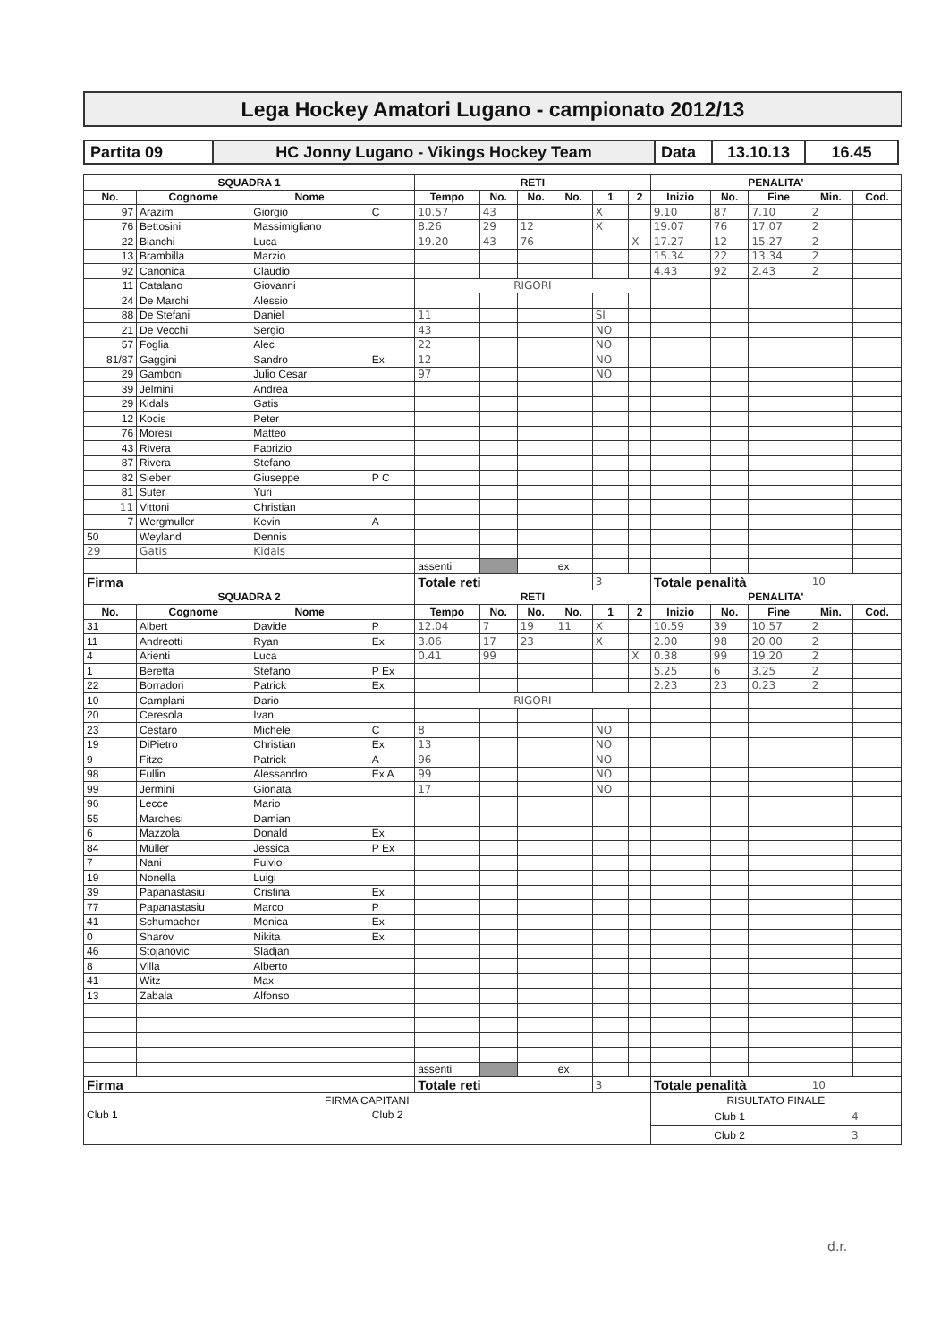Lega Hockey Amatori Lugano - campionato 2012/13
| Partita 09 | HC Jonny Lugano - Vikings Hockey Team | Data | 13.10.13 | 16.45 |
| SQUADRA 1 | | | | RETI | | | | | | PENALITA' | | | | |
| --- | --- | --- | --- | --- | --- | --- | --- | --- | --- | --- | --- | --- | --- | --- |
| No. | Cognome | Nome | | Tempo | No. | No. | No. | 1 | 2 | Inizio | No. | Fine | Min. | Cod. |
| 97 | Arazim | Giorgio | C | 10.57 | 43 | | | X | | 9.10 | 87 | 7.10 | 2 | |
| 76 | Bettosini | Massimigliano | | 8.26 | 29 | 12 | | X | | 19.07 | 76 | 17.07 | 2 | |
| 22 | Bianchi | Luca | | 19.20 | 43 | 76 | | | X | 17.27 | 12 | 15.27 | 2 | |
| 13 | Brambilla | Marzio | | | | | | | | 15.34 | 22 | 13.34 | 2 | |
| 92 | Canonica | Claudio | | | | | | | | 4.43 | 92 | 2.43 | 2 | |
| 11 | Catalano | Giovanni | | RIGORI | | | | | | | | | | |
| 24 | De Marchi | Alessio | | | | | | | | | | | | |
| 88 | De Stefani | Daniel | | 11 | | | | SI | | | | | | |
| 21 | De Vecchi | Sergio | | 43 | | | | NO | | | | | | |
| 57 | Foglia | Alec | | 22 | | | | NO | | | | | | |
| 81/87 | Gaggini | Sandro | Ex | 12 | | | | NO | | | | | | |
| 29 | Gamboni | Julio Cesar | | 97 | | | | NO | | | | | | |
| 39 | Jelmini | Andrea | | | | | | | | | | | | |
| 29 | Kidals | Gatis | | | | | | | | | | | | |
| 12 | Kocis | Peter | | | | | | | | | | | | |
| 76 | Moresi | Matteo | | | | | | | | | | | | |
| 43 | Rivera | Fabrizio | | | | | | | | | | | | |
| 87 | Rivera | Stefano | | | | | | | | | | | | |
| 82 | Sieber | Giuseppe | P C | | | | | | | | | | | |
| 81 | Suter | Yuri | | | | | | | | | | | | |
| 11 | Vittoni | Christian | | | | | | | | | | | | |
| 7 | Wergmuller | Kevin | A | | | | | | | | | | | |
| 50 | Weyland | Dennis | | | | | | | | | | | | |
| 29 | Gatis | Kidals | | | | | | | | | | | | |
| | | | | assenti | | | ex | | | | | | | |
| Firma | | | | Totale reti | | | | 3 | | Totale penalità | | | 10 | |
| SQUADRA 2 | | | | RETI | | | | | | PENALITA' | | | | |
| No. | Cognome | Nome | | Tempo | No. | No. | No. | 1 | 2 | Inizio | No. | Fine | Min. | Cod. |
| 31 | Albert | Davide | P | 12.04 | 7 | 19 | 11 | X | | 10.59 | 39 | 10.57 | 2 | |
| 11 | Andreotti | Ryan | Ex | 3.06 | 17 | 23 | | X | | 2.00 | 98 | 20.00 | 2 | |
| 4 | Arienti | Luca | | 0.41 | 99 | | | | X | 0.38 | 99 | 19.20 | 2 | |
| 1 | Beretta | Stefano | P Ex | | | | | | | 5.25 | 6 | 3.25 | 2 | |
| 22 | Borradori | Patrick | Ex | | | | | | | 2.23 | 23 | 0.23 | 2 | |
| 10 | Camplani | Dario | | RIGORI | | | | | | | | | | |
| 20 | Ceresola | Ivan | | | | | | | | | | | | |
| 23 | Cestaro | Michele | C | 8 | | | | NO | | | | | | |
| 19 | DiPietro | Christian | Ex | 13 | | | | NO | | | | | | |
| 9 | Fitze | Patrick | A | 96 | | | | NO | | | | | | |
| 98 | Fullin | Alessandro | Ex A | 99 | | | | NO | | | | | | |
| 99 | Jermini | Gionata | | 17 | | | | NO | | | | | | |
| 96 | Lecce | Mario | | | | | | | | | | | | |
| 55 | Marchesi | Damian | | | | | | | | | | | | |
| 6 | Mazzola | Donald | Ex | | | | | | | | | | | |
| 84 | Müller | Jessica | P Ex | | | | | | | | | | | |
| 7 | Nani | Fulvio | | | | | | | | | | | | |
| 19 | Nonella | Luigi | | | | | | | | | | | | |
| 39 | Papanastasiu | Cristina | Ex | | | | | | | | | | | |
| 77 | Papanastasiu | Marco | P | | | | | | | | | | | |
| 41 | Schumacher | Monica | Ex | | | | | | | | | | | |
| 0 | Sharov | Nikita | Ex | | | | | | | | | | | |
| 46 | Stojanovic | Sladjan | | | | | | | | | | | | |
| 8 | Villa | Alberto | | | | | | | | | | | | |
| 41 | Witz | Max | | | | | | | | | | | | |
| 13 | Zabala | Alfonso | | | | | | | | | | | | |
| | | | | assenti | | | ex | | | | | | | |
| Firma | | | | Totale reti | | | | 3 | | Totale penalità | | | 10 | |
| FIRMA CAPITANI | | | | | | | | | | RISULTATO FINALE | | | | |
| Club 1 | | | Club 2 | | | | | | | Club 1 | | | 4 | |
| | | | | | | | | | | Club 2 | | | 3 | |
d.r.